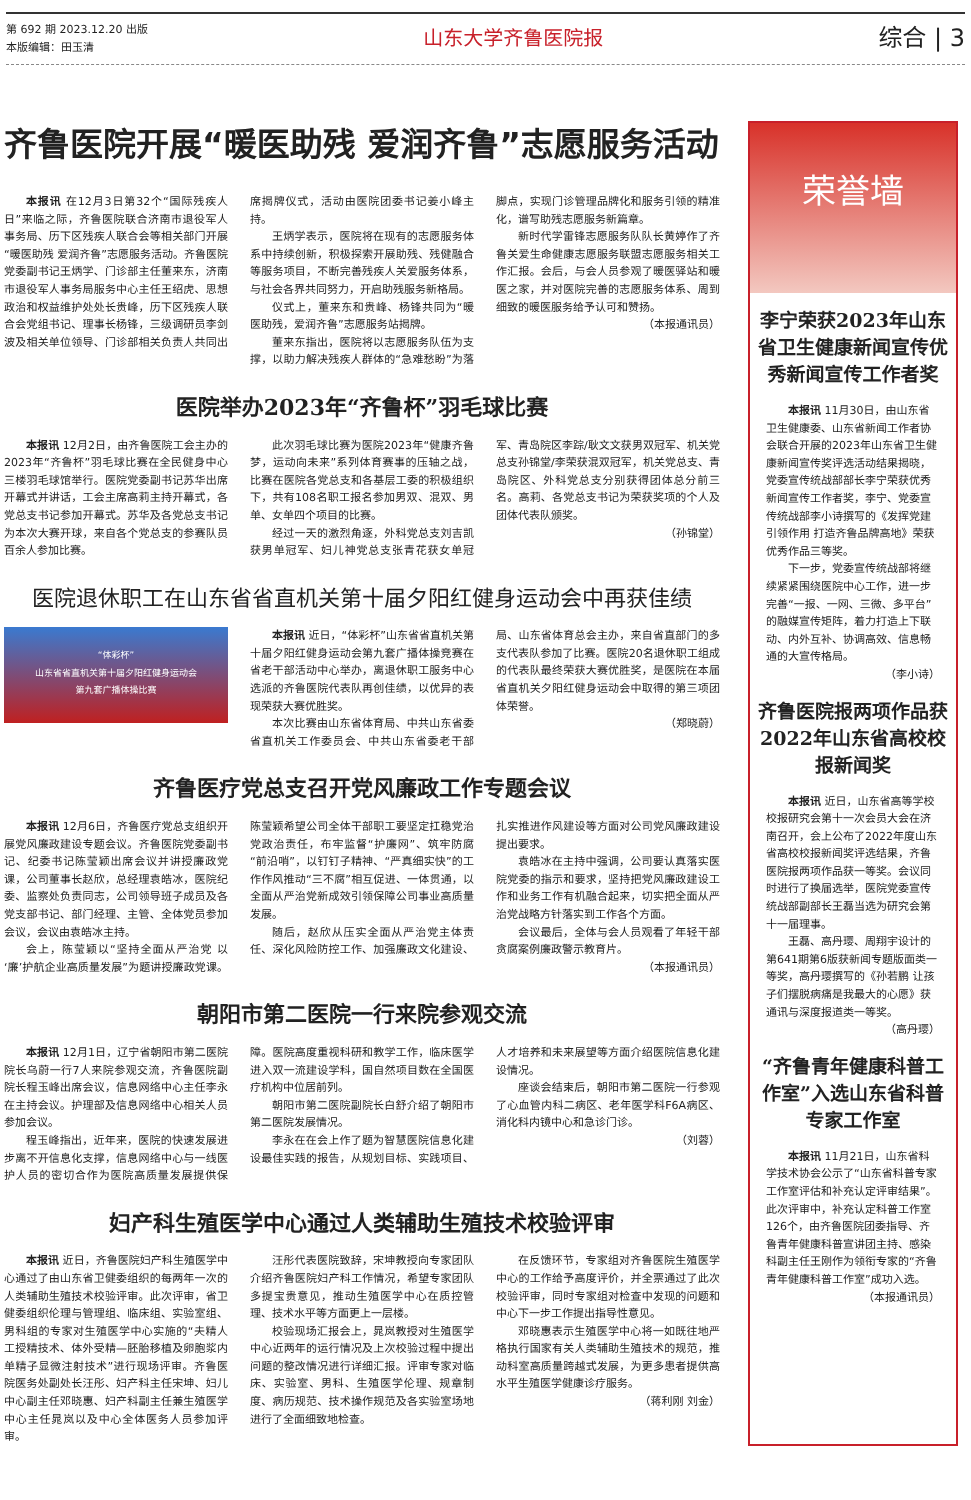第 692 期 2023.12.20 出版
本版编辑：田玉清
山东大学齐鲁医院报
综合 | 3
齐鲁医院开展“暖医助残 爱润齐鲁”志愿服务活动
本报讯 在12月3日第32个“国际残疾人日”来临之际，齐鲁医院联合济南市退役军人事务局、历下区残疾人联合会等相关部门开展“暖医助残 爱润齐鲁”志愿服务活动。齐鲁医院党委副书记王炳学、门诊部主任董来东，济南市退役军人事务局服务中心主任王绍虎、思想政治和权益维护处处长贵峰，历下区残疾人联合会党组书记、理事长杨锋，三级调研员李剑波及相关单位领导、门诊部相关负责人共同出席揭牌仪式，活动由医院团委书记姜小峰主持。
王炳学表示，医院将在现有的志愿服务体系中持续创新，积极探索开展助残、残健融合等服务项目，不断完善残疾人关爱服务体系，与社会各界共同努力，开启助残服务新格局。
仪式上，董来东和贵峰、杨锋共同为“暖医助残，爱润齐鲁”志愿服务站揭牌。
董来东指出，医院将以志愿服务队伍为支撑，以助力解决残疾人群体的“急难愁盼”为落脚点，实现门诊管理品牌化和服务引领的精准化，谱写助残志愿服务新篇章。
新时代学雷锋志愿服务队队长黄婷作了齐鲁关爱生命健康志愿服务联盟志愿服务相关工作汇报。会后，与会人员参观了暖医驿站和暖医之家，并对医院完善的志愿服务体系、周到细致的暖医服务给予认可和赞扬。
（本报通讯员）
医院举办2023年“齐鲁杯”羽毛球比赛
本报讯 12月2日，由齐鲁医院工会主办的2023年“齐鲁杯”羽毛球比赛在全民健身中心三楼羽毛球馆举行。医院党委副书记苏华出席开幕式并讲话，工会主席高莉主持开幕式，各党总支书记参加开幕式。苏华及各党总支书记为本次大赛开球，来自各个党总支的参赛队员百余人参加比赛。
此次羽毛球比赛为医院2023年“健康齐鲁梦，运动向未来”系列体育赛事的压轴之战，比赛在医院各党总支和各基层工委的积极组织下，共有108名职工报名参加男双、混双、男单、女单四个项目的比赛。
经过一天的激烈角逐，外科党总支刘吉凯获男单冠军、妇儿神党总支张青花获女单冠军、青岛院区李踪/耿文文获男双冠军、机关党总支孙锦堂/李荣获混双冠军，机关党总支、青岛院区、外科党总支分别获得团体总分前三名。高莉、各党总支书记为荣获奖项的个人及团体代表队颁奖。
（孙锦堂）
医院退休职工在山东省省直机关第十届夕阳红健身运动会中再获佳绩
“体彩杯”
山东省省直机关第十届夕阳红健身运动会
第九套广播体操比赛
本报讯 近日，“体彩杯”山东省省直机关第十届夕阳红健身运动会第九套广播体操竞赛在省老干部活动中心举办，离退休职工服务中心选派的齐鲁医院代表队再创佳绩，以优异的表现荣获大赛优胜奖。
本次比赛由山东省体育局、中共山东省委省直机关工作委员会、中共山东省委老干部局、山东省体育总会主办，来自省直部门的多支代表队参加了比赛。医院20名退休职工组成的代表队最终荣获大赛优胜奖，是医院在本届省直机关夕阳红健身运动会中取得的第三项团体荣誉。
（郑晓蔚）
齐鲁医疗党总支召开党风廉政工作专题会议
本报讯 12月6日，齐鲁医疗党总支组织开展党风廉政建设专题会议。齐鲁医院党委副书记、纪委书记陈莹颖出席会议并讲授廉政党课，公司董事长赵欣，总经理袁皓冰，医院纪委、监察处负责同志，公司领导班子成员及各党支部书记、部门经理、主管、全体党员参加会议，会议由袁皓冰主持。
会上，陈莹颖以“坚持全面从严治党 以‘廉’护航企业高质量发展”为题讲授廉政党课。陈莹颖希望公司全体干部职工要坚定扛稳党治党政治责任，布牢监督“护廉网”、筑牢防腐“前沿哨”，以钉钉子精神、“严真细实快”的工作作风推动“三不腐”相互促进、一体贯通，以全面从严治党新成效引领保障公司事业高质量发展。
随后，赵欣从压实全面从严治党主体责任、深化风险防控工作、加强廉政文化建设、扎实推进作风建设等方面对公司党风廉政建设提出要求。
袁皓冰在主持中强调，公司要认真落实医院党委的指示和要求，坚持把党风廉政建设工作和业务工作有机融合起来，切实把全面从严治党战略方针落实到工作各个方面。
会议最后，全体与会人员观看了年轻干部贪腐案例廉政警示教育片。
（本报通讯员）
朝阳市第二医院一行来院参观交流
本报讯 12月1日，辽宁省朝阳市第二医院院长乌蔚一行7人来院参观交流，齐鲁医院副院长程玉峰出席会议，信息网络中心主任李永在主持会议。护理部及信息网络中心相关人员参加会议。
程玉峰指出，近年来，医院的快速发展进步离不开信息化支撑，信息网络中心与一线医护人员的密切合作为医院高质量发展提供保障。医院高度重视科研和教学工作，临床医学进入双一流建设学科，国自然项目数在全国医疗机构中位居前列。
朝阳市第二医院副院长白舒介绍了朝阳市第二医院发展情况。
李永在在会上作了题为智慧医院信息化建设最佳实践的报告，从规划目标、实践项目、人才培养和未来展望等方面介绍医院信息化建设情况。
座谈会结束后，朝阳市第二医院一行参观了心血管内科二病区、老年医学科F6A病区、消化科内镜中心和急诊门诊。
（刘蓉）
妇产科生殖医学中心通过人类辅助生殖技术校验评审
本报讯 近日，齐鲁医院妇产科生殖医学中心通过了由山东省卫健委组织的每两年一次的人类辅助生殖技术校验评审。此次评审，省卫健委组织伦理与管理组、临床组、实验室组、男科组的专家对生殖医学中心实施的“夫精人工授精技术、体外受精—胚胎移植及卵胞浆内单精子显微注射技术”进行现场评审。齐鲁医院医务处副处长汪彤、妇产科主任宋坤、妇儿中心副主任邓晓惠、妇产科副主任兼生殖医学中心主任晁岚以及中心全体医务人员参加评审。
汪彤代表医院致辞，宋坤教授向专家团队介绍齐鲁医院妇产科工作情况，希望专家团队多提宝贵意见，推动生殖医学中心在质控管理、技术水平等方面更上一层楼。
校验现场汇报会上，晁岚教授对生殖医学中心近两年的运行情况及上次校验过程中提出问题的整改情况进行详细汇报。评审专家对临床、实验室、男科、生殖医学伦理、规章制度、病历规范、技术操作规范及各实验室场地进行了全面细致地检查。
在反馈环节，专家组对齐鲁医院生殖医学中心的工作给予高度评价，并全票通过了此次校验评审，同时专家组对检查中发现的问题和中心下一步工作提出指导性意见。
邓晓惠表示生殖医学中心将一如既往地严格执行国家有关人类辅助生殖技术的规范，推动科室高质量跨越式发展，为更多患者提供高水平生殖医学健康诊疗服务。
（蒋利刚 刘金）
荣誉墙
李宁荣获2023年山东省卫生健康新闻宣传优秀新闻宣传工作者奖
本报讯 11月30日，由山东省卫生健康委、山东省新闻工作者协会联合开展的2023年山东省卫生健康新闻宣传奖评选活动结果揭晓，党委宣传统战部部长李宁荣获优秀新闻宣传工作者奖，李宁、党委宣传统战部李小诗撰写的《发挥党建引领作用 打造齐鲁品牌高地》荣获优秀作品三等奖。
下一步，党委宣传统战部将继续紧紧围绕医院中心工作，进一步完善“一报、一网、三微、多平台”的融媒宣传矩阵，着力打造上下联动、内外互补、协调高效、信息畅通的大宣传格局。
（李小诗）
齐鲁医院报两项作品获2022年山东省高校校报新闻奖
本报讯 近日，山东省高等学校校报研究会第十一次会员大会在济南召开，会上公布了2022年度山东省高校校报新闻奖评选结果，齐鲁医院报两项作品获一等奖。会议同时进行了换届选举，医院党委宣传统战部副部长王磊当选为研究会第十一届理事。
王磊、高丹璎、周翔宇设计的第641期第6版获新闻专题版面类一等奖，高丹璎撰写的《孙若鹏 让孩子们摆脱病痛是我最大的心愿》获通讯与深度报道类一等奖。
（高丹璎）
“齐鲁青年健康科普工作室”入选山东省科普专家工作室
本报讯 11月21日，山东省科学技术协会公示了“山东省科普专家工作室评估和补充认定评审结果”。此次评审中，补充认定科普工作室126个，由齐鲁医院团委指导、齐鲁青年健康科普宣讲团主持、感染科副主任王刚作为领衔专家的“齐鲁青年健康科普工作室”成功入选。
（本报通讯员）